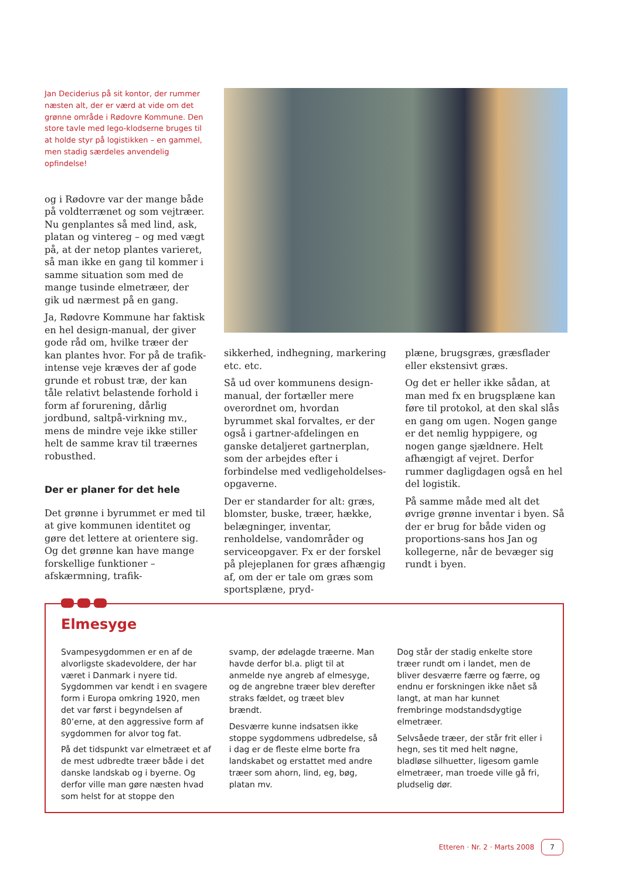Jan Deciderius på sit kontor, der rummer næsten alt, der er værd at vide om det grønne område i Rødovre Kommune. Den store tavle med lego-klodserne bruges til at holde styr på logistikken – en gammel, men stadig særdeles anvendelig opfindelse!
og i Rødovre var der mange både på voldterrænet og som vejtræer. Nu genplantes så med lind, ask, platan og vintereg – og med vægt på, at der netop plantes varieret, så man ikke en gang til kommer i samme situation som med de mange tusinde elmetræer, der gik ud nærmest på en gang.
Ja, Rødovre Kommune har faktisk en hel design-manual, der giver gode råd om, hvilke træer der kan plantes hvor. For på de trafik-intense veje kræves der af gode grunde et robust træ, der kan tåle relativt belastende forhold i form af forurening, dårlig jordbund, saltpå-virkning mv., mens de mindre veje ikke stiller helt de samme krav til træernes robusthed.
Der er planer for det hele
Det grønne i byrummet er med til at give kommunen identitet og gøre det lettere at orientere sig. Og det grønne kan have mange forskellige funktioner – afskærmning, trafik-
sikkerhed, indhegning, markering etc. etc.
Så ud over kommunens design-manual, der fortæller mere overordnet om, hvordan byrummet skal forvaltes, er der også i gartner-afdelingen en ganske detaljeret gartnerplan, som der arbejdes efter i forbindelse med vedligeholdelses-opgaverne.
Der er standarder for alt: græs, blomster, buske, træer, hække, belægninger, inventar, renholdelse, vandområder og serviceopgaver. Fx er der forskel på plejeplanen for græs afhængig af, om der er tale om græs som sportsplæne, pryd-
plæne, brugsgræs, græsflader eller ekstensivt græs.
Og det er heller ikke sådan, at man med fx en brugsplæne kan føre til protokol, at den skal slås en gang om ugen. Nogen gange er det nemlig hyppigere, og nogen gange sjældnere. Helt afhængigt af vejret. Derfor rummer dagligdagen også en hel del logistik.
På samme måde med alt det øvrige grønne inventar i byen. Så der er brug for både viden og proportions-sans hos Jan og kollegerne, når de bevæger sig rundt i byen.
Elmesyge
Svampesygdommen er en af de alvorligste skadevoldere, der har været i Danmark i nyere tid. Sygdommen var kendt i en svagere form i Europa omkring 1920, men det var først i begyndelsen af 80’erne, at den aggressive form af sygdommen for alvor tog fat.
På det tidspunkt var elmetræet et af de mest udbredte træer både i det danske landskab og i byerne. Og derfor ville man gøre næsten hvad som helst for at stoppe den
svamp, der ødelagde træerne. Man havde derfor bl.a. pligt til at anmelde nye angreb af elmesyge, og de angrebne træer blev derefter straks fældet, og træet blev brændt.
Desværre kunne indsatsen ikke stoppe sygdommens udbredelse, så i dag er de fleste elme borte fra landskabet og erstattet med andre træer som ahorn, lind, eg, bøg, platan mv.
Dog står der stadig enkelte store træer rundt om i landet, men de bliver desværre færre og færre, og endnu er forskningen ikke nået så langt, at man har kunnet frembringe modstandsdygtige elmetræer.
Selvsåede træer, der står frit eller i hegn, ses tit med helt nøgne, bladløse silhuetter, ligesom gamle elmetræer, man troede ville gå fri, pludselig dør.
Etteren · Nr. 2 · Marts 2008 7